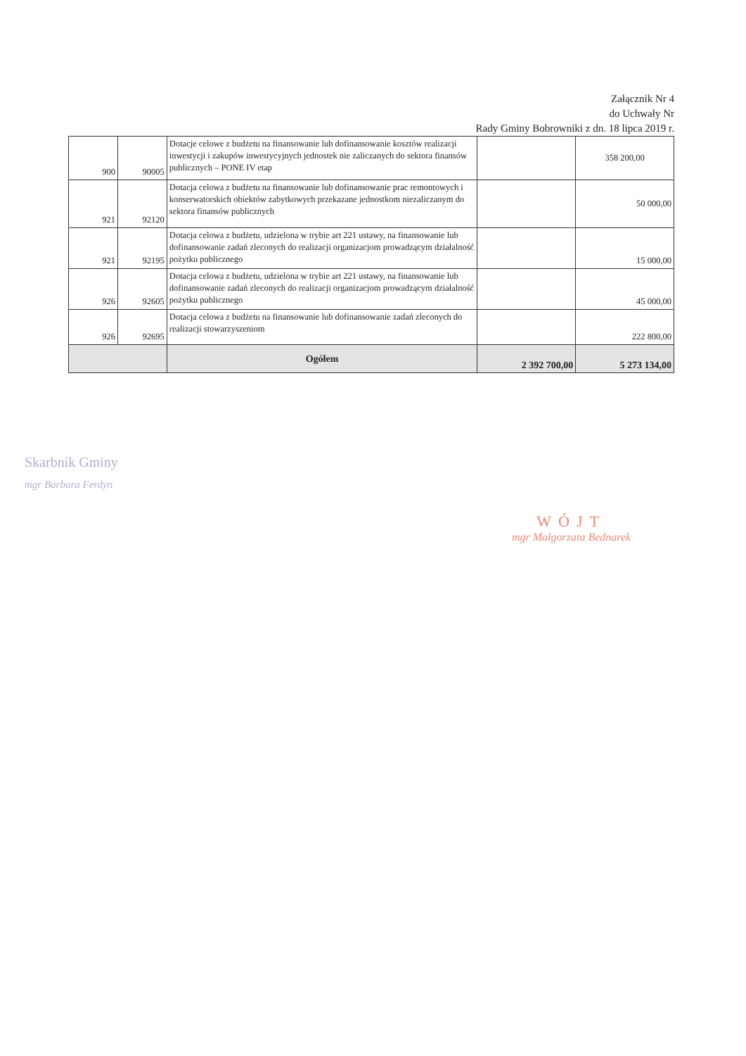Załącznik Nr 4
do Uchwały Nr
Rady Gminy Bobrowniki z dn. 18 lipca 2019 r.
| 900 | 90005 | Dotacje celowe z budżetu na finansowanie lub dofinansowanie kosztów realizacji inwestycji i zakupów inwestycyjnych jednostek nie zaliczanych do sektora finansów publicznych – PONE IV etap | | 358 200,00 |
| 921 | 92120 | Dotacja celowa z budżetu na finansowanie lub dofinansowanie prac remontowych i konserwatorskich obiektów zabytkowych przekazane jednostkom niezaliczanym do sektora finansów publicznych | | 50 000,00 |
| 921 | 92195 | Dotacja celowa z budżetu, udzielona w trybie art 221 ustawy, na finansowanie lub dofinansowanie zadań zleconych do realizacji organizacjom prowadzącym działalność pożytku publicznego | | 15 000,00 |
| 926 | 92605 | Dotacja celowa z budżetu, udzielona w trybie art 221 ustawy, na finansowanie lub dofinansowanie zadań zleconych do realizacji organizacjom prowadzącym działalność pożytku publicznego | | 45 000,00 |
| 926 | 92695 | Dotacja celowa z budżetu na finansowanie lub dofinansowanie zadań zleconych do realizacji stowarzyszeniom | | 222 800,00 |
| | | Ogółem | 2 392 700,00 | 5 273 134,00 |
Skarbnik Gminy
mgr Barbara Ferdyn
WÓJT
mgr Małgorzata Bednarek